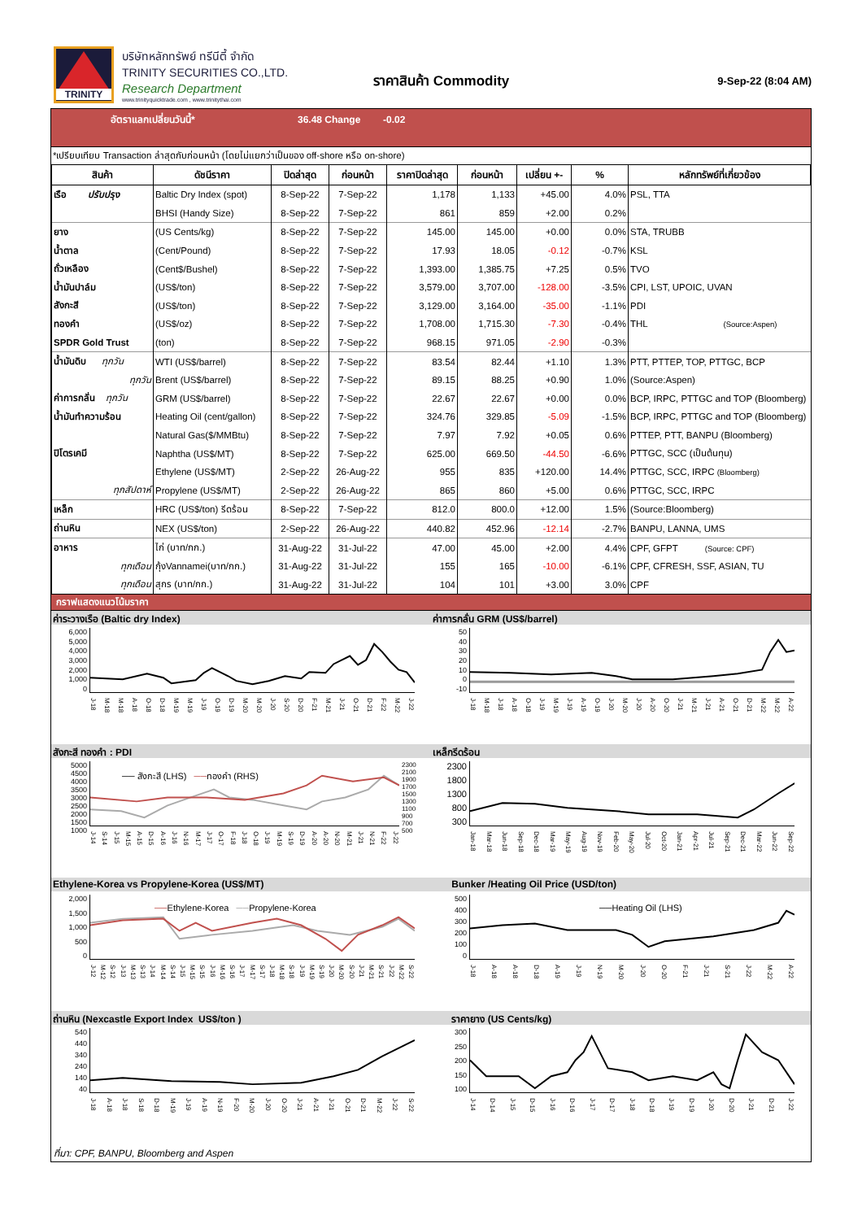TRINITY
บริษัทหลักทรัพย์ ทรีนีตี้ จำกัด
TRINITY SECURITIES CO.,LTD.
Research Department
www.trinityquicktrade.com , www.trinitythai.com
ราคาสินค้า Commodity
9-Sep-22 (8:04 AM)
อัตราแลกเปลี่ยนวันนี้* 36.48 Change -0.02
*เปรียบเทียบ Transaction ล่าสุดกับก่อนหน้า (โดยไม่แยกว่าเป็นของ off-shore หรือ on-shore)
| สินค้า | ดัชนีราคา | ปิดล่าสุด | ก่อนหน้า | ราคาปิดล่าสุด | ก่อนหน้า | เปลี่ยน +- | % | หลักทรัพย์ที่เกี่ยวข้อง |
| --- | --- | --- | --- | --- | --- | --- | --- | --- |
| เรือ ปรับปรุง | Baltic Dry Index (spot) | 8-Sep-22 | 7-Sep-22 | 1,178 | 1,133 | +45.00 | 4.0% | PSL, TTA |
| | BHSI (Handy Size) | 8-Sep-22 | 7-Sep-22 | 861 | 859 | +2.00 | 0.2% | |
| ยาง | (US Cents/kg) | 8-Sep-22 | 7-Sep-22 | 145.00 | 145.00 | +0.00 | 0.0% | STA, TRUBB |
| น้ำตาล | (Cent/Pound) | 8-Sep-22 | 7-Sep-22 | 17.93 | 18.05 | -0.12 | -0.7% | KSL |
| ถั่วเหลือง | (Cent$/Bushel) | 8-Sep-22 | 7-Sep-22 | 1,393.00 | 1,385.75 | +7.25 | 0.5% | TVO |
| น้ำมันปาล์ม | (US$/ton) | 8-Sep-22 | 7-Sep-22 | 3,579.00 | 3,707.00 | -128.00 | -3.5% | CPI, LST, UPOIC, UVAN |
| สังกะสี | (US$/ton) | 8-Sep-22 | 7-Sep-22 | 3,129.00 | 3,164.00 | -35.00 | -1.1% | PDI |
| ทองคำ | (US$/oz) | 8-Sep-22 | 7-Sep-22 | 1,708.00 | 1,715.30 | -7.30 | -0.4% | THL (Source:Aspen) |
| SPDR Gold Trust | (ton) | 8-Sep-22 | 7-Sep-22 | 968.15 | 971.05 | -2.90 | -0.3% | |
| น้ำมันดิบ ทุกวัน | WTI (US$/barrel) | 8-Sep-22 | 7-Sep-22 | 83.54 | 82.44 | +1.10 | 1.3% | PTT, PTTEP, TOP, PTTGC, BCP |
| ทุกวัน | Brent (US$/barrel) | 8-Sep-22 | 7-Sep-22 | 89.15 | 88.25 | +0.90 | 1.0% | (Source:Aspen) |
| ค่าการกลั่น ทุกวัน | GRM (US$/barrel) | 8-Sep-22 | 7-Sep-22 | 22.67 | 22.67 | +0.00 | 0.0% | BCP, IRPC, PTTGC and TOP (Bloomberg) |
| น้ำมันทำความร้อน | Heating Oil (cent/gallon) | 8-Sep-22 | 7-Sep-22 | 324.76 | 329.85 | -5.09 | -1.5% | BCP, IRPC, PTTGC and TOP (Bloomberg) |
| | Natural Gas($/MMBtu) | 8-Sep-22 | 7-Sep-22 | 7.97 | 7.92 | +0.05 | 0.6% | PTTEP, PTT, BANPU (Bloomberg) |
| ปิโตรเคมี | Naphtha (US$/MT) | 8-Sep-22 | 7-Sep-22 | 625.00 | 669.50 | -44.50 | -6.6% | PTTGC, SCC (เป็นต้นทุน) |
| | Ethylene (US$/MT) | 2-Sep-22 | 26-Aug-22 | 955 | 835 | +120.00 | 14.4% | PTTGC, SCC, IRPC (Bloomberg) |
| ทุกสัปดาห์ | Propylene (US$/MT) | 2-Sep-22 | 26-Aug-22 | 865 | 860 | +5.00 | 0.6% | PTTGC, SCC, IRPC |
| เหล็ก | HRC (US$/ton) รีดร้อน | 8-Sep-22 | 7-Sep-22 | 812.0 | 800.0 | +12.00 | 1.5% | (Source:Bloomberg) |
| ถ่านหิน | NEX (US$/ton) | 2-Sep-22 | 26-Aug-22 | 440.82 | 452.96 | -12.14 | -2.7% | BANPU, LANNA, UMS |
| อาหาร | ไก่ (บาท/กก.) | 31-Aug-22 | 31-Jul-22 | 47.00 | 45.00 | +2.00 | 4.4% | CPF, GFPT (Source: CPF) |
| ทุกเดือน | กุ้งVannamei(บาท/กก.) | 31-Aug-22 | 31-Jul-22 | 155 | 165 | -10.00 | -6.1% | CPF, CFRESH, SSF, ASIAN, TU |
| ทุกเดือน | สุกร (บาท/กก.) | 31-Aug-22 | 31-Jul-22 | 104 | 101 | +3.00 | 3.0% | CPF |
กราฟแสดงแนวโน้มราคา
ค่าระวางเรือ (Baltic dry Index)
6,000
5,000
4,000
3,000
2,000
1,000
0
J-18 M-18 M-18 A-18 O-18 D-18 M-19 M-19 J-19 O-19 D-19 M-20 M-20 J-20 S-20 D-20 F-21 M-21 J-21 O-21 D-21 F-22 M-22 J-22
ค่าการกลั่น GRM (US$/barrel)
50
40
30
20
10
0
-10
J-18 M-18 J-18 A-18 O-18 J-19 M-19 J-19 A-19 O-19 J-20 M-20 J-20 A-20 O-20 J-21 M-21 J-21 A-21 O-21 D-21 M-22 M-22 A-22
สังกะสี ทองคำ : PDI
5000
4500
4000
3500
3000
2500
2000
1500
1000
── สังกะสี (LHS) ──ทองคำ (RHS)
J-14 S-14 J-15 M-15 A-15 D-15 A-16 J-16 N-16 M-17 J-17 O-17 F-18 J-18 O-18 J-19 M-19 S-19 D-19 A-20 A-20 N-20 M-21 J-21 N-21 F-22 J-22
2300
2100
1900
1700
1500
1300
1100
900
700
500
เหล็กรีดร้อน
2300
1800
1300
800
300
Jan-18 Mar-18 Jun-18 Sep-18 Dec-18 Mar-19 May-19 Aug-19 Nov-19 Feb-20 May-20 Jul-20 Oct-20 Jan-21 Apr-21 Jul-21 Sep-21 Dec-21 Mar-22 Jun-22 Sep-22
Ethylene-Korea vs Propylene-Korea (US$/MT)
2,000
1,500
1,000
500
0
──Ethylene-Korea ──Propylene-Korea
J-12 M-12 S-12 J-13 M-13 S-13 J-14 M-14 S-14 J-15 M-15 S-15 J-16 M-16 S-16 J-17 M-17 S-17 J-18 M-18 S-18 J-19 M-19 S-19 J-20 M-20 S-20 J-21 M-21 S-21 J-22 M-22 S-22
Bunker /Heating Oil Price (USD/ton)
500
400
300
200
100
0
──Heating Oil (LHS)
J-18 A-18 A-18 D-18 A-19 J-19 N-19 M-20 J-20 O-20 F-21 J-21 S-21 J-22 M-22 A-22
ถ่านหิน (Nexcastle Export Index US$/ton )
540
440
340
240
140
40
J-18 A-18 J-18 S-18 D-18 M-19 J-19 A-19 N-19 F-20 M-20 J-20 O-20 J-21 A-21 J-21 O-21 D-21 M-22 J-22 S-22
ราคายาง (US Cents/kg)
300
250
200
150
100
J-14 D-14 J-15 D-15 J-16 D-16 J-17 D-17 J-18 D-18 J-19 D-19 J-20 D-20 J-21 D-21 J-22
ที่มา: CPF, BANPU, Bloomberg and Aspen